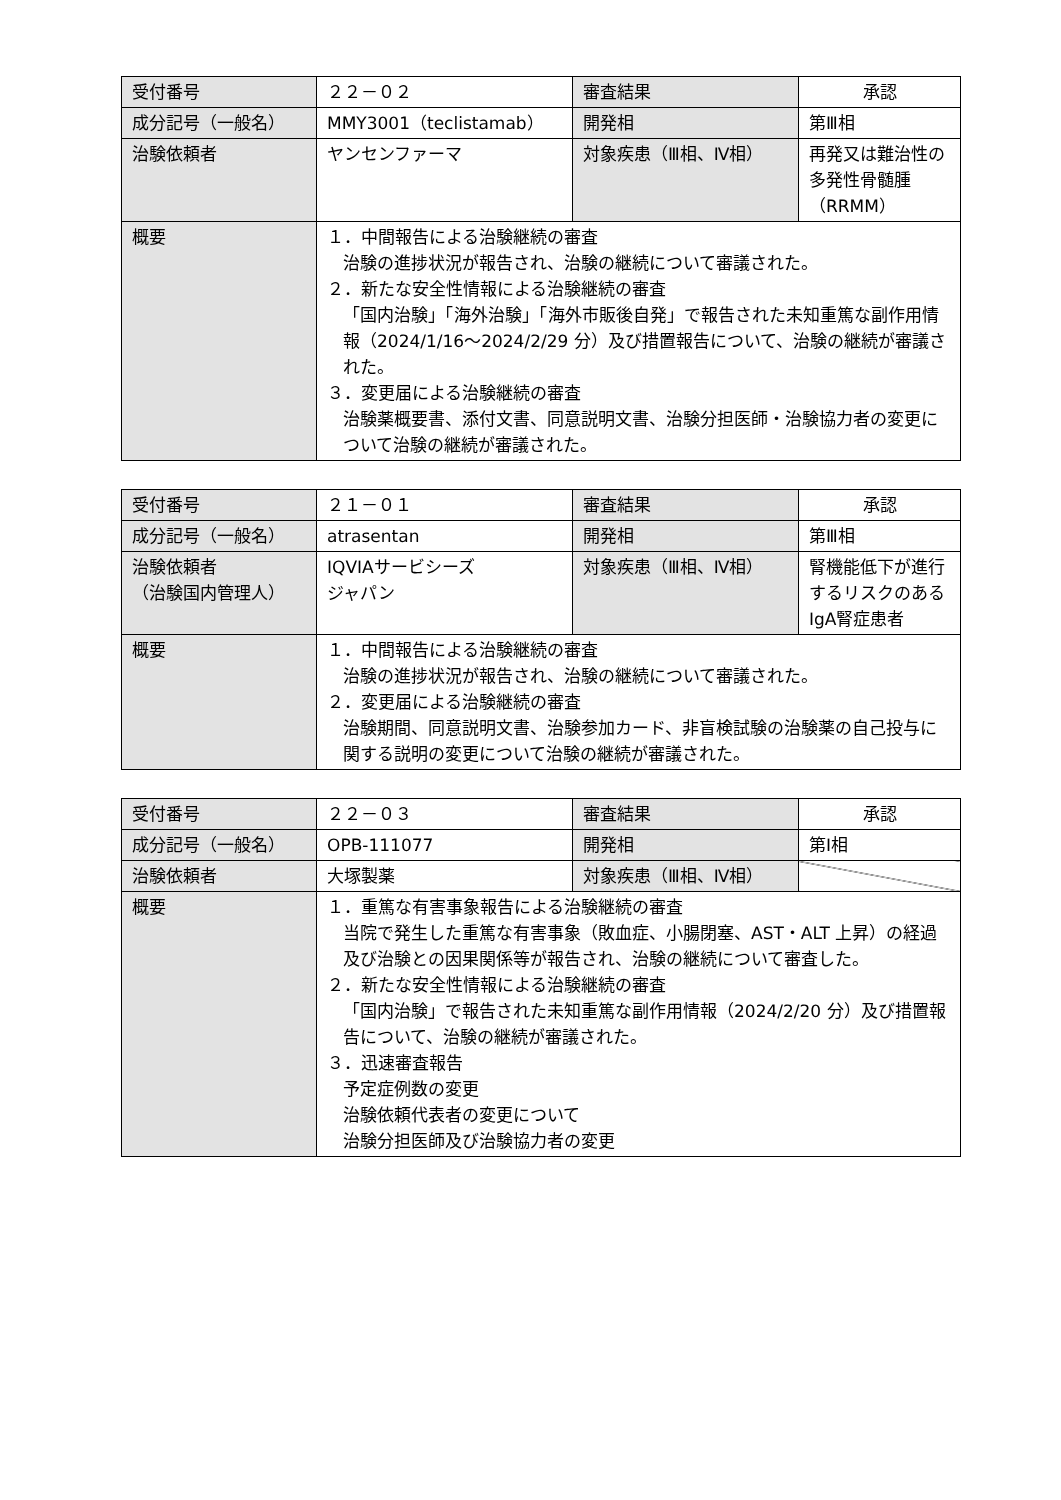| 受付番号 | ２２－０２ | 審査結果 | 承認 |
| 成分記号（一般名） | MMY3001（teclistamab） | 開発相 | 第Ⅲ相 |
| 治験依頼者 | ヤンセンファーマ | 対象疾患（Ⅲ相、Ⅳ相） | 再発又は難治性の多発性骨髄腫（RRMM） |
| 概要 | １．中間報告による治験継続の審査 治験の進捗状況が報告され、治験の継続について審議された。 ２．新たな安全性情報による治験継続の審査 「国内治験」「海外治験」「海外市販後自発」で報告された未知重篤な副作用情報（2024/1/16～2024/2/29 分）及び措置報告について、治験の継続が審議された。 ３．変更届による治験継続の審査 治験薬概要書、添付文書、同意説明文書、治験分担医師・治験協力者の変更について治験の継続が審議された。 | | |
| 受付番号 | ２１－０１ | 審査結果 | 承認 |
| 成分記号（一般名） | atrasentan | 開発相 | 第Ⅲ相 |
| 治験依頼者 （治験国内管理人） | IQVIAサービシーズ ジャパン | 対象疾患（Ⅲ相、Ⅳ相） | 腎機能低下が進行するリスクのあるIgA腎症患者 |
| 概要 | １．中間報告による治験継続の審査 治験の進捗状況が報告され、治験の継続について審議された。 ２．変更届による治験継続の審査 治験期間、同意説明文書、治験参加カード、非盲検試験の治験薬の自己投与に関する説明の変更について治験の継続が審議された。 | | |
| 受付番号 | ２２－０３ | 審査結果 | 承認 |
| 成分記号（一般名） | OPB-111077 | 開発相 | 第Ⅰ相 |
| 治験依頼者 | 大塚製薬 | 対象疾患（Ⅲ相、Ⅳ相） | |
| 概要 | １．重篤な有害事象報告による治験継続の審査 当院で発生した重篤な有害事象（敗血症、小腸閉塞、AST・ALT 上昇）の経過及び治験との因果関係等が報告され、治験の継続について審査した。 ２．新たな安全性情報による治験継続の審査 「国内治験」で報告された未知重篤な副作用情報（2024/2/20 分）及び措置報告について、治験の継続が審議された。 ３．迅速審査報告 予定症例数の変更 治験依頼代表者の変更について 治験分担医師及び治験協力者の変更 | | |